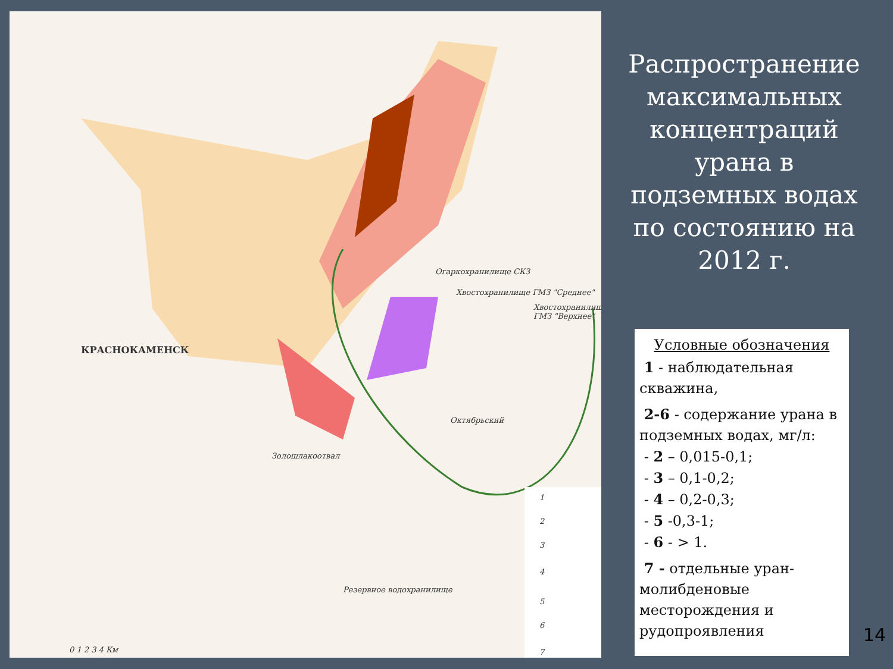КРАСНОКАМЕНСК
Огаркохранилище СКЗ
Хвостохранилище ГМЗ "Среднее"
Хвостохранилище ГМЗ "Верхнее"
Золошлакоотвал
Резервное водохранилище
Октябрьский
1
2
3
4
5
6
7
0 1 2 3 4 Км
Распространение максимальных концентраций урана в подземных водах по состоянию на 2012 г.
Условные обозначения
1 - наблюдательная скважина,
2-6 - содержание урана в подземных водах, мг/л:
- 2 – 0,015-0,1;
- 3 – 0,1-0,2;
- 4 – 0,2-0,3;
- 5 -0,3-1;
- 6 - > 1.
7 - отдельные уран-молибденовые месторождения и рудопроявления
14